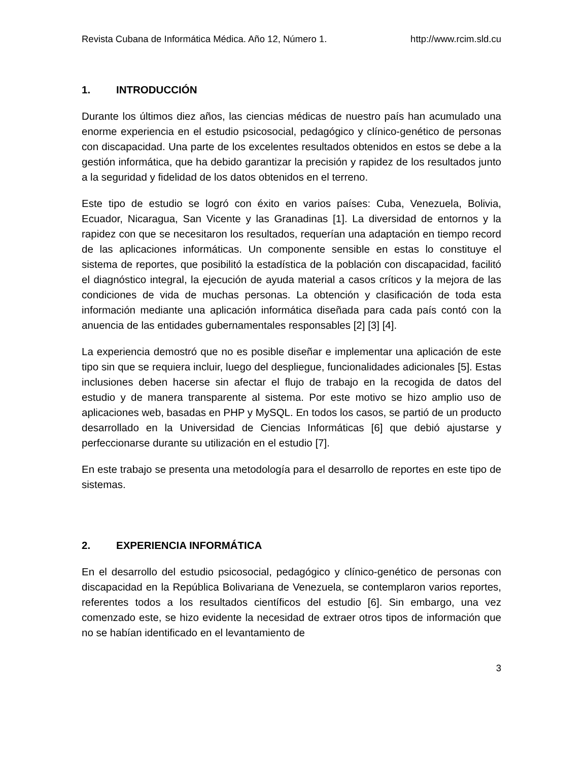Revista Cubana de Informática Médica. Año 12, Número 1. http://www.rcim.sld.cu
1. INTRODUCCIÓN
Durante los últimos diez años, las ciencias médicas de nuestro país han acumulado una enorme experiencia en el estudio psicosocial, pedagógico y clínico-genético de personas con discapacidad. Una parte de los excelentes resultados obtenidos en estos se debe a la gestión informática, que ha debido garantizar la precisión y rapidez de los resultados junto a la seguridad y fidelidad de los datos obtenidos en el terreno.
Este tipo de estudio se logró con éxito en varios países: Cuba, Venezuela, Bolivia, Ecuador, Nicaragua, San Vicente y las Granadinas [1]. La diversidad de entornos y la rapidez con que se necesitaron los resultados, requerían una adaptación en tiempo record de las aplicaciones informáticas. Un componente sensible en estas lo constituye el sistema de reportes, que posibilitó la estadística de la población con discapacidad, facilitó el diagnóstico integral, la ejecución de ayuda material a casos críticos y la mejora de las condiciones de vida de muchas personas. La obtención y clasificación de toda esta información mediante una aplicación informática diseñada para cada país contó con la anuencia de las entidades gubernamentales responsables [2] [3] [4].
La experiencia demostró que no es posible diseñar e implementar una aplicación de este tipo sin que se requiera incluir, luego del despliegue, funcionalidades adicionales [5]. Estas inclusiones deben hacerse sin afectar el flujo de trabajo en la recogida de datos del estudio y de manera transparente al sistema. Por este motivo se hizo amplio uso de aplicaciones web, basadas en PHP y MySQL. En todos los casos, se partió de un producto desarrollado en la Universidad de Ciencias Informáticas [6] que debió ajustarse y perfeccionarse durante su utilización en el estudio [7].
En este trabajo se presenta una metodología para el desarrollo de reportes en este tipo de sistemas.
2. EXPERIENCIA INFORMÁTICA
En el desarrollo del estudio psicosocial, pedagógico y clínico-genético de personas con discapacidad en la República Bolivariana de Venezuela, se contemplaron varios reportes, referentes todos a los resultados científicos del estudio [6]. Sin embargo, una vez comenzado este, se hizo evidente la necesidad de extraer otros tipos de información que no se habían identificado en el levantamiento de
3